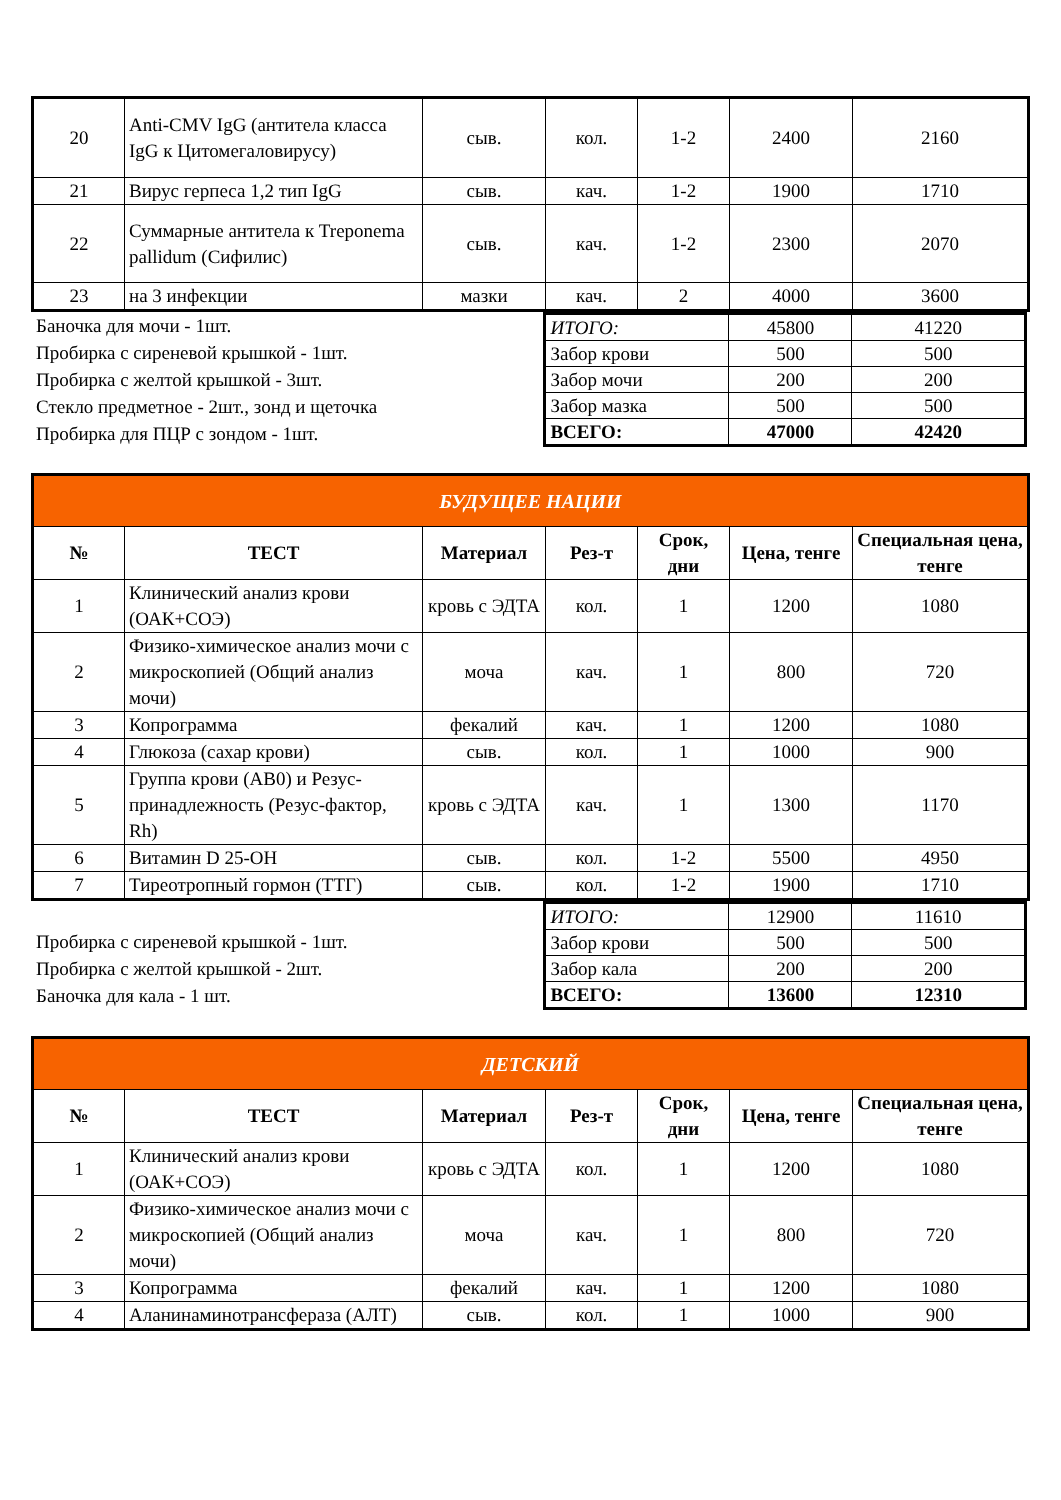| 20 | Anti-CMV IgG (антитела класса IgG к Цитомегаловирусу) | сыв. | кол. | 1-2 | 2400 | 2160 |
| 21 | Вирус герпеса 1,2 тип IgG | сыв. | кач. | 1-2 | 1900 | 1710 |
| 22 | Суммарные антитела к Treponema pallidum (Сифилис) | сыв. | кач. | 1-2 | 2300 | 2070 |
| 23 | на 3 инфекции | мазки | кач. | 2 | 4000 | 3600 |
Баночка для мочи - 1шт.
Пробирка с сиреневой крышкой - 1шт.
Пробирка с желтой крышкой - 3шт.
Стекло предметное - 2шт., зонд и щеточка
Пробирка для ПЦР с зондом - 1шт.
| ИТОГО: | 45800 | 41220 |
| Забор крови | 500 | 500 |
| Забор мочи | 200 | 200 |
| Забор мазка | 500 | 500 |
| ВСЕГО: | 47000 | 42420 |
| БУДУЩЕЕ НАЦИИ | | | | | | |
| № | ТЕСТ | Материал | Рез-т | Срок, дни | Цена, тенге | Специальная цена, тенге |
| 1 | Клинический анализ крови (ОАК+СОЭ) | кровь с ЭДТА | кол. | 1 | 1200 | 1080 |
| 2 | Физико-химическое анализ мочи с микроскопией (Общий анализ мочи) | моча | кач. | 1 | 800 | 720 |
| 3 | Копрограмма | фекалий | кач. | 1 | 1200 | 1080 |
| 4 | Глюкоза (сахар крови) | сыв. | кол. | 1 | 1000 | 900 |
| 5 | Группа крови (АВ0) и Резус-принадлежность (Резус-фактор, Rh) | кровь с ЭДТА | кач. | 1 | 1300 | 1170 |
| 6 | Витамин D 25-OH | сыв. | кол. | 1-2 | 5500 | 4950 |
| 7 | Тиреотропный гормон (ТТГ) | сыв. | кол. | 1-2 | 1900 | 1710 |
Пробирка с сиреневой крышкой - 1шт.
Пробирка с желтой крышкой - 2шт.
Баночка для кала - 1 шт.
| ИТОГО: | 12900 | 11610 |
| Забор крови | 500 | 500 |
| Забор кала | 200 | 200 |
| ВСЕГО: | 13600 | 12310 |
| ДЕТСКИЙ | | | | | | |
| № | ТЕСТ | Материал | Рез-т | Срок, дни | Цена, тенге | Специальная цена, тенге |
| 1 | Клинический анализ крови (ОАК+СОЭ) | кровь с ЭДТА | кол. | 1 | 1200 | 1080 |
| 2 | Физико-химическое анализ мочи с микроскопией (Общий анализ мочи) | моча | кач. | 1 | 800 | 720 |
| 3 | Копрограмма | фекалий | кач. | 1 | 1200 | 1080 |
| 4 | Аланинаминотрансфераза (АЛТ) | сыв. | кол. | 1 | 1000 | 900 |